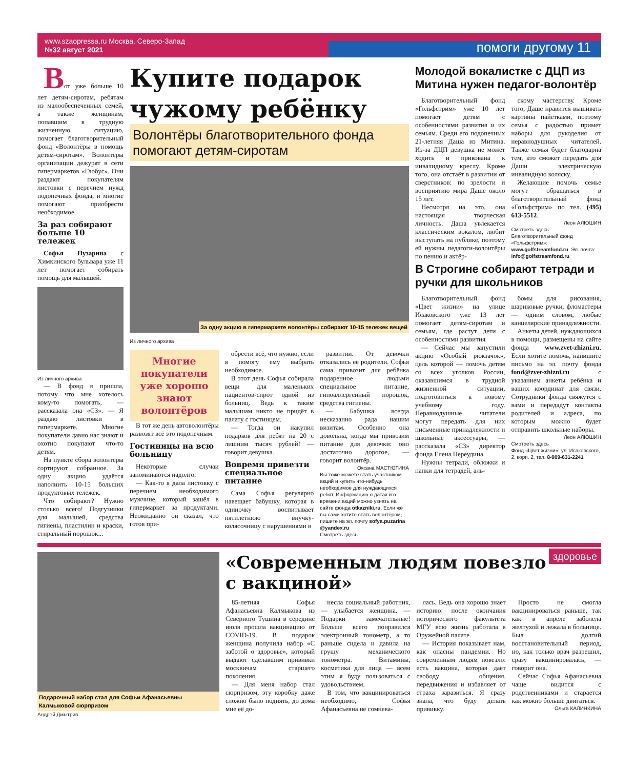www.szaopressa.ru Москва. Северо-Запад
№32 август 2021
помоги другому 11
Вот уже больше 10 лет детям-сиротам, ребятам из малообеспеченных семей, а также женщинам, попавшим в трудную жизненную ситуацию, помогает благотворительный фонд «Волонтёры в помощь детям-сиротам». Волонтёры организации дежурят в сети гипермаркетов «Глобус». Они раздают покупателям листовки с перечнем нужд подопечных фонда, и многие помогают приобрести необходимое.
За раз собирают больше 10 тележек
Софья Пузарина с Химкинского бульвара уже 11 лет помогает собирать помощь для малышей.
Из личного архива
— В фонд я пришла, потому что мне хотелось кому-то помогать, — рассказала она «СЗ». — Я раздаю листовки в гипермаркете. Многие покупатели давно нас знают и охотно покупают что-то детям.
На пункте сбора волонтёры сортируют собранное. За одну акцию удаётся наполнить 10-15 больших продуктовых тележек.
Что собирают? Нужно столько всего! Подгузники для малышей, средства гигиены, пластилин и краски, стиральный порошок...
Купите подарок чужому ребёнку
Волонтёры благотворительного фонда помогают детям-сиротам
За одну акцию в гипермаркете волонтёры собирают 10-15 тележек вещей
Из личного архива
Многие покупатели уже хорошо знают волонтёров
В тот же день автоволонтёры развозят всё это подопечным.
Гостиницы на всю больницу
Некоторые случаи запоминаются надолго.
— Как-то я дала листовку с перечнем необходимого мужчине, который зашёл в гипермаркет за продуктами. Неожиданно он сказал, что готов при-
обрести всё, что нужно, если я помогу ему выбрать необходимое.
В этот день Софья собирала вещи для маленьких пациентов-сирот одной из больниц. Ведь к таким малышам никто не придёт в палату с гостинцем.
— Тогда он накупил подарков для ребят на 20 с лишним тысяч рублей! — говорит девушка.
Вовремя привезти специальное питание
Сама Софья регулярно навещает бабушку, которая в одиночку воспитывает пятилетнюю внучку-колясочницу с нарушениями в
развитии. От девочки отказались её родители. Софья сама привозит для ребёнка подаренное людьми специальное питание, гипоаллергенный порошок, средства гигиены.
— Бабушка всегда несказанно рада нашим визитам. Особенно она довольна, когда мы привозим питание для девочки: оно достаточно дорогое, — говорит волонтёр.
Оксана МАСТЮГИНА
Вы тоже можете стать участником акций и купить что-нибудь необходимое для нуждающихся ребят. Информацию о датах и о времени акций можно узнать на сайте фонда otkazniki.ru. Если же вы сами хотите стать волонтёром, пишите на эл. почту sofya.puzarina @yandex.ru
Смотреть здесь
Молодой вокалистке с ДЦП из Митина нужен педагог-волонтёр
Благотворительный фонд «Гольфстрим» уже 10 лет помогает детям с особенностями развития и их семьям. Среди его подопечных 21-летняя Даша из Митина. Из-за ДЦП девушка не может ходить и прикована к инвалидному креслу. Кроме того, она отстаёт в развитии от сверстников: по зрелости и восприятию мира Даше около 15 лет.
Несмотря на это, она настоящая творческая личность. Даша увлекается классическим вокалом, любит выступать на публике, поэтому ей нужны педагоги-волонтёры по пению и актёр-
скому мастерству. Кроме того, Даше нравится вышивать картины пайетками, поэтому семья с радостью примет наборы для рукоделия от неравнодушных читателей. Также семья будет благодарна тем, кто сможет передать для Даши электрическую инвалидную коляску.
Желающие помочь семье могут обращаться в благотворительный фонд «Гольфстрим» по тел. (495) 613-5512.
Леон АЛЮШИН
Смотреть здесь
Благотворительный фонд «Гольфстрим»: www.golfstreamfond.ru. Эл. почта: info@golfstreamfond.ru
В Строгине собирают тетради и ручки для школьников
Благотворительный фонд «Цвет жизни» на улице Исаковского уже 13 лет помогает детям-сиротам и семьям, где растут дети с особенностями развития.
— Сейчас мы запустили акцию «Особый рюкзачок», цель которой — помочь детям со всех уголков России, оказавшимся в трудной жизненной ситуации, подготовиться к новому учебному году. Неравнодушные читатели могут передать для них письменные принадлежности и школьные аксессуары, — рассказала «СЗ» директор фонда Елена Переудина.
Нужны тетради, обложки и папки для тетрадей, аль-
бомы для рисования, шариковые ручки, фломастеры — одним словом, любые канцелярские принадлежности.
Анкеты детей, нуждающихся в помощи, размещены на сайте фонда www.zvet-zhizni.ru. Если хотите помочь, напишите письмо на эл. почту фонда fond@zvet-zhizni.ru с указанием анкеты ребёнка и ваших координат для связи. Сотрудники фонда свяжутся с вами и передадут контакты родителей и адреса, по которым можно будет отправить школьные наборы.
Леон АЛЮШИН
Смотреть здесь
Фонд «Цвет жизни»: ул. Исаковского, 2, корп. 2, тел. 8-909-631-2241
Подарочный набор стал для Софьи Афанасьевны Калмыковой сюрпризом
Андрей Дмытрив
«Современным людям повезло с вакциной»
здоровье
85-летняя Софья Афанасьевна Калмыкова из Северного Тушина в середине июля прошла вакцинацию от COVID-19. В подарок женщина получила набор «С заботой о здоровье», который выдают сделавшим прививки москвичам старшего поколения.
— Для меня набор стал сюрпризом, эту коробку даже сложно было поднять, до дома мне её до-
несла социальный работник, — улыбается женщина. — Подарки замечательные! Больше всего понравился электронный тонометр, а то раньше сидела и давила на грушу механического тонометра. Витамины, косметика для лица — всем этим я буду пользоваться с удовольствием.
В том, что вакцинироваться необходимо, Софья Афанасьевна не сомнева-
лась. Ведь она хорошо знает историю: после окончания исторического факультета МГУ всю жизнь работала в Оружейной палате.
— История показывает нам, как опасны пандемии. Но современным людям повезло: есть вакцина, которая даёт свободу общения, передвижения и избавляет от страха заразиться. Я сразу знала, что буду делать прививку.
Просто не смогла вакцинироваться раньше, так как в апреле заболела желтухой и лежала в больнице. Был долгий восстановительный период, но, как только врач разрешил, сразу вакцинировалась, — говорит она.
Сейчас Софья Афанасьевна чаще видится с родственниками и старается как можно больше двигаться.
Ольга КАЛИНКИНА